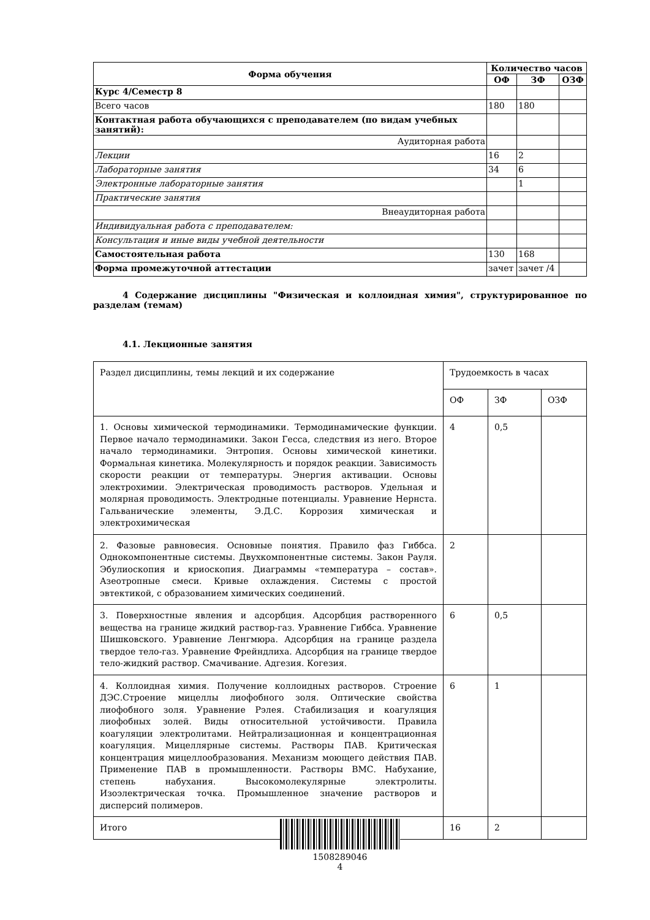| Форма обучения | Количество часов | | |
| --- | --- | --- | --- |
| | ОФ | ЗФ | ОЗФ |
| Курс 4/Семестр 8 | | | |
| Всего часов | 180 | 180 | |
| Контактная работа обучающихся с преподавателем (по видам учебных занятий): | | | |
| Аудиторная работа | | | |
| Лекции | 16 | 2 | |
| Лабораторные занятия | 34 | 6 | |
| Электронные лабораторные занятия | | 1 | |
| Практические занятия | | | |
| Внеаудиторная работа | | | |
| Индивидуальная работа с преподавателем: | | | |
| Консультация и иные виды учебной деятельности | | | |
| Самостоятельная работа | 130 | 168 | |
| Форма промежуточной аттестации | зачет | зачет /4 | |
4 Содержание дисциплины "Физическая и коллоидная химия", структурированное по разделам (темам)
4.1. Лекционные занятия
| Раздел дисциплины, темы лекций и их содержание | Трудоемкость в часах | | |
| | ОФ | ЗФ | ОЗФ |
| 1. Основы химической термодинамики. Термодинамические функции. Первое начало термодинамики. Закон Гесса, следствия из него. Второе начало термодинамики. Энтропия. Основы химической кинетики. Формальная кинетика. Молекулярность и порядок реакции. Зависимость скорости реакции от температуры. Энергия активации. Основы электрохимии. Электрическая проводимость растворов. Удельная и молярная проводимость. Электродные потенциалы. Уравнение Нернста. Гальванические элементы, Э.Д.С. Коррозия химическая и электрохимическая | 4 | 0,5 | |
| 2. Фазовые равновесия. Основные понятия. Правило фаз Гиббса. Однокомпонентные системы. Двухкомпонентные системы. Закон Рауля. Эбулиоскопия и криоскопия. Диаграммы «температура – состав». Азеотропные смеси. Кривые охлаждения. Системы с простой эвтектикой, с образованием химических соединений. | 2 | | |
| 3. Поверхностные явления и адсорбция. Адсорбция растворенного вещества на границе жидкий раствор-газ. Уравнение Гиббса. Уравнение Шишковского. Уравнение Ленгмюра. Адсорбция на границе раздела твердое тело-газ. Уравнение Фрейндлиха. Адсорбция на границе твердое тело-жидкий раствор. Смачивание. Адгезия. Когезия. | 6 | 0,5 | |
| 4. Коллоидная химия. Получение коллоидных растворов. Строение ДЭС.Строение мицеллы лиофобного золя. Оптические свойства лиофобного золя. Уравнение Рэлея. Стабилизация и коагуляция лиофобных золей. Виды относительной устойчивости. Правила коагуляции электролитами. Нейтрализационная и концентрационная коагуляция. Мицеллярные системы. Растворы ПАВ. Критическая концентрация мицеллообразования. Механизм моющего действия ПАВ. Применение ПАВ в промышленности. Растворы ВМС. Набухание, степень набухания. Высокомолекулярные электролиты. Изоэлектрическая точка. Промышленное значение растворов и дисперсий полимеров. | 6 | 1 | |
| Итого | 16 | 2 | |
1508289046
4